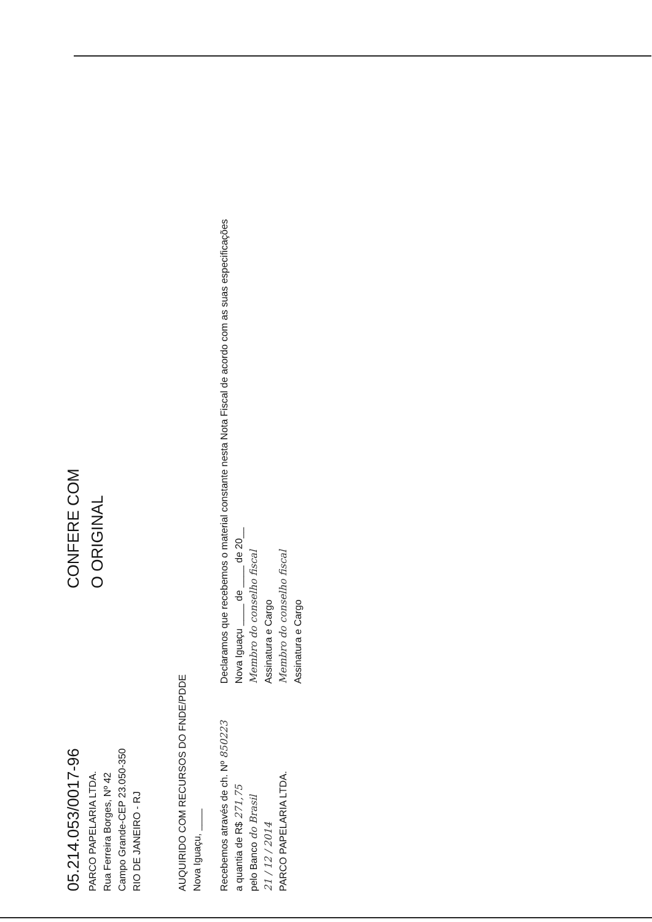05.214.053/0017-96
PARCO PAPELARIA LTDA.
Rua Ferreira Borges, Nº 42
Campo Grande-CEP 23.050-350
RIO DE JANEIRO - RJ
CONFERE COM
O ORIGINAL
AUQUIRIDO COM RECURSOS DO FNDE/PDDE
Nova Iguaçu, ____
Recebemos através de ch. Nº 850223
a quantia de R$ 271,75
pelo Banco do Brasil
21 / 12 / 2014
PARCO PAPELARIA LTDA.
Declaramos que recebemos o material constante nesta Nota Fiscal de acordo com as suas especificações
Nova Iguaçu ____ de ____ de 20__
Membro do conselho fiscal
Assinatura e Cargo
Membro do conselho fiscal
Assinatura e Cargo